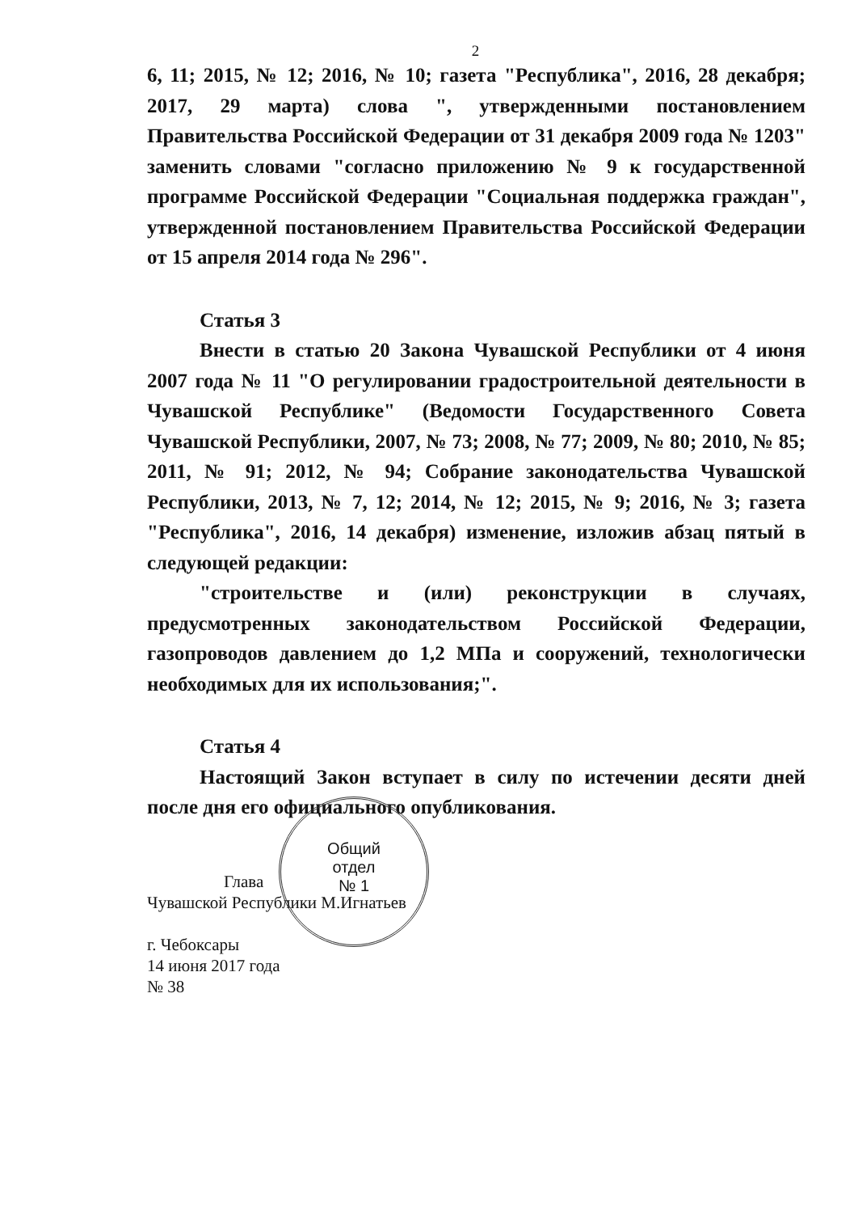2
6, 11; 2015, № 12; 2016, № 10; газета "Республика", 2016, 28 декабря; 2017, 29 марта) слова ", утвержденными постановлением Правительства Российской Федерации от 31 декабря 2009 года № 1203" заменить словами "согласно приложению № 9 к государственной программе Российской Федерации "Социальная поддержка граждан", утвержденной постановлением Правительства Российской Федерации от 15 апреля 2014 года № 296".
Статья 3
Внести в статью 20 Закона Чувашской Республики от 4 июня 2007 года № 11 "О регулировании градостроительной деятельности в Чувашской Республике" (Ведомости Государственного Совета Чувашской Республики, 2007, № 73; 2008, № 77; 2009, № 80; 2010, № 85; 2011, № 91; 2012, № 94; Собрание законодательства Чувашской Республики, 2013, № 7, 12; 2014, № 12; 2015, № 9; 2016, № 3; газета "Республика", 2016, 14 декабря) изменение, изложив абзац пятый в следующей редакции:
"строительстве и (или) реконструкции в случаях, предусмотренных законодательством Российской Федерации, газопроводов давлением до 1,2 МПа и сооружений, технологически необходимых для их использования;".
Статья 4
Настоящий Закон вступает в силу по истечении десяти дней после дня его официального опубликования.
Глава
Чувашской Республики М.Игнатьев
г. Чебоксары
14 июня 2017 года
№ 38
Общий
отдел
№ 1